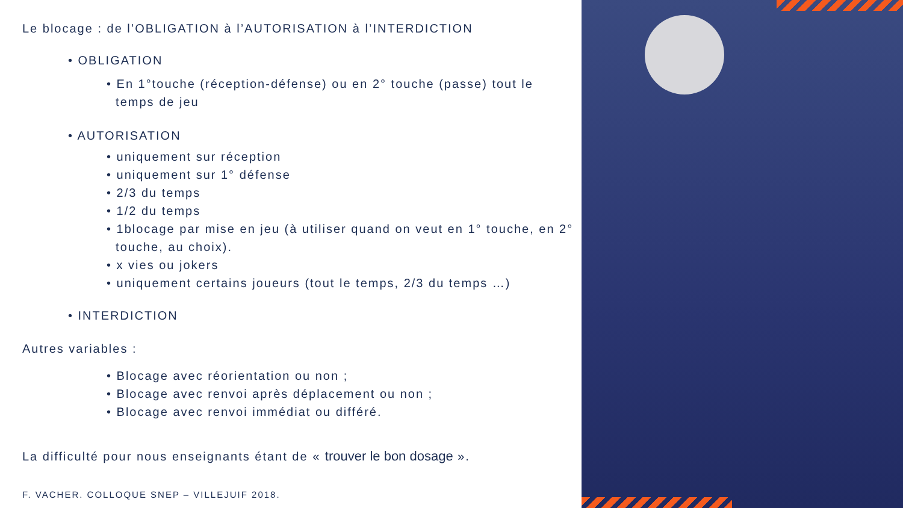Le blocage : de l’OBLIGATION à l’AUTORISATION à l’INTERDICTION
• OBLIGATION
• En 1°touche (réception-défense) ou en 2° touche (passe) tout le
temps de jeu
• AUTORISATION
• uniquement sur réception
• uniquement sur 1° défense
• 2/3 du temps
• 1/2 du temps
• 1blocage par mise en jeu (à utiliser quand on veut en 1° touche, en 2°
touche, au choix).
• x vies ou jokers
• uniquement certains joueurs (tout le temps, 2/3 du temps …)
• INTERDICTION
Autres variables :
• Blocage avec réorientation ou non ;
• Blocage avec renvoi après déplacement ou non ;
• Blocage avec renvoi immédiat ou différé.
La difficulté pour nous enseignants étant de « trouver le bon dosage ».
F. VACHER. COLLOQUE SNEP – VILLEJUIF 2018.